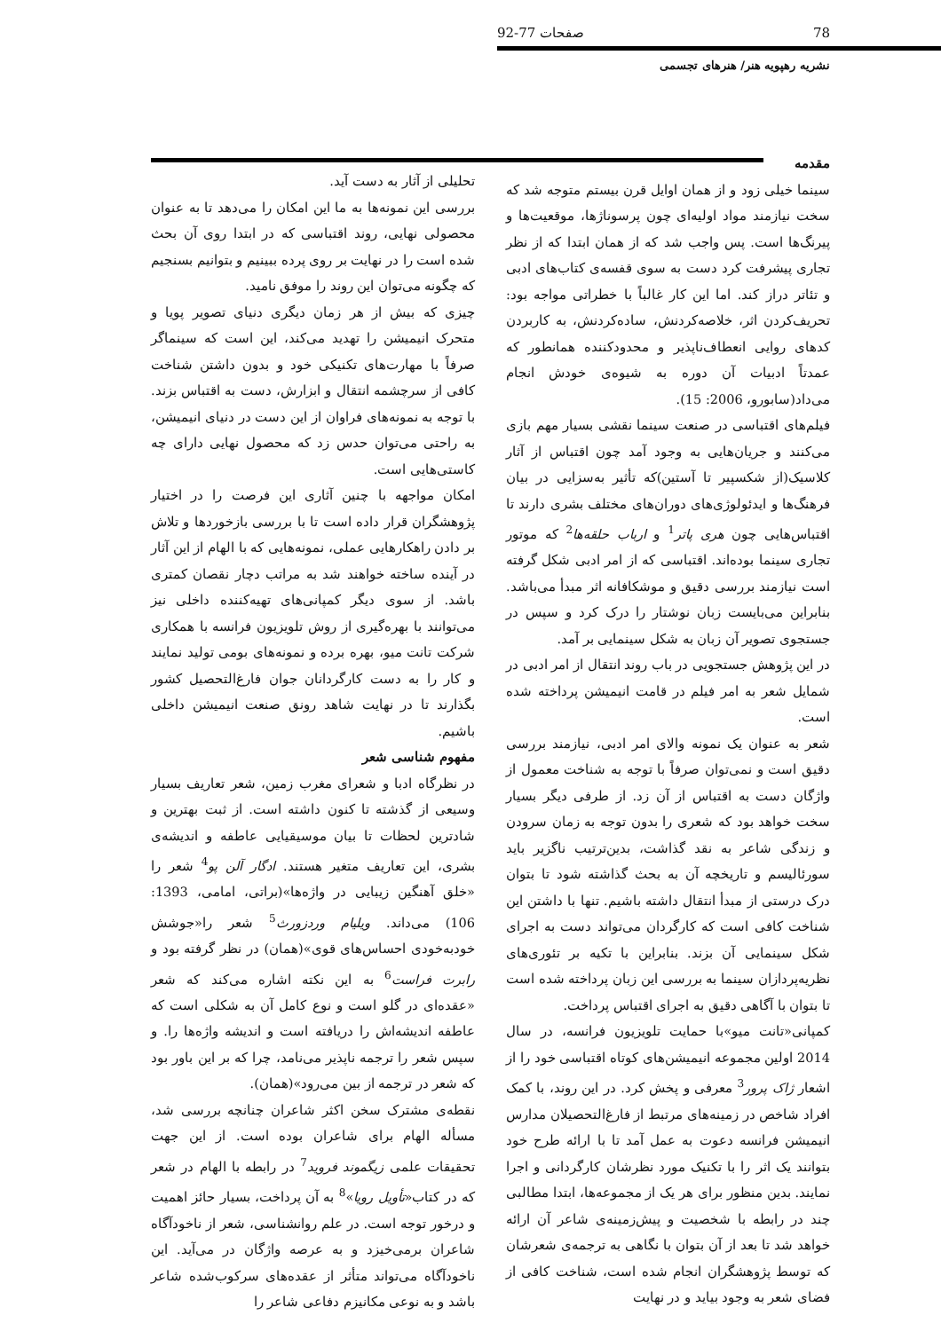78 صفحات 77-92
نشریه رهپویه هنر/ هنرهای تجسمی
مقدمه
سینما خیلی زود و از همان اوایل قرن بیستم متوجه شد که سخت نیازمند مواد اولیه‌ای چون پرسوناژها، موقعیت‌ها و پیرنگ‌ها است. پس واجب شد که از همان ابتدا که از نظر تجاری پیشرفت کرد دست به سوی قفسه‌ی کتاب‌های ادبی و تئاتر دراز کند. اما این کار غالباً با خطراتی مواجه بود: تحریف‌کردن اثر، خلاصه‌کردنش، ساده‌کردنش، به کاربردن کدهای روایی انعطاف‌ناپذیر و محدودکننده همانطور که عمدتاً ادبیات آن دوره به شیوه‌ی خودش انجام می‌داد(سابورو، 2006: 15).
فیلم‌های اقتباسی در صنعت سینما نقشی بسیار مهم بازی می‌کنند و جریان‌هایی به وجود آمد چون اقتباس از آثار کلاسیک(از شکسپیر تا آستین)که تأثیر به‌سزایی در بیان فرهنگ‌ها و ایدئولوژی‌های دوران‌های مختلف بشری دارند تا اقتباس‌هایی چون هری پاتر<sup>1</sup> و ارباب حلقه‌ها<sup>2</sup> که موتور تجاری سینما بوده‌اند. اقتباسی که از امر ادبی شکل گرفته است نیازمند بررسی دقیق و موشکافانه اثر مبدأ می‌باشد. بنابراین می‌بایست زبان نوشتار را درک کرد و سپس در جستجوی تصویر آن زبان به شکل سینمایی بر آمد.
در این پژوهش جستجویی در باب روند انتقال از امر ادبی در شمایل شعر به امر فیلم در قامت انیمیشن پرداخته شده است.
شعر به عنوان یک نمونه والای امر ادبی، نیازمند بررسی دقیق است و نمی‌توان صرفاً با توجه به شناخت معمول از واژگان دست به اقتباس از آن زد. از طرفی دیگر بسیار سخت خواهد بود که شعری را بدون توجه به زمان سرودن و زندگی شاعر به نقد گذاشت، بدین‌ترتیب ناگزیر باید سورئالیسم و تاریخچه آن به بحث گذاشته شود تا بتوان درک درستی از مبدأ انتقال داشته باشیم. تنها با داشتن این شناخت کافی است که کارگردان می‌تواند دست به اجرای شکل سینمایی آن بزند. بنابراین با تکیه بر تئوری‌های نظریه‌پردازان سینما به بررسی این زبان پرداخته شده است تا بتوان با آگاهی دقیق به اجرای اقتباس پرداخت.
کمپانی«تانت میو»با حمایت تلویزیون فرانسه، در سال 2014 اولین مجموعه انیمیشن‌های کوتاه اقتباسی خود را از اشعار ژاک پرور<sup>3</sup> معرفی و پخش کرد. در این روند، با کمک افراد شاخص در زمینه‌های مرتبط از فارغ‌التحصیلان مدارس انیمیشن فرانسه دعوت به عمل آمد تا با ارائه طرح خود بتوانند یک اثر را با تکنیک مورد نظرشان کارگردانی و اجرا نمایند. بدین منظور برای هر یک از مجموعه‌ها، ابتدا مطالبی چند در رابطه با شخصیت و پیش‌زمینه‌ی شاعر آن ارائه خواهد شد تا بعد از آن بتوان با نگاهی به ترجمه‌ی شعرشان که توسط پژوهشگران انجام شده است، شناخت کافی از فضای شعر به وجود بیاید و در نهایت
تحلیلی از آثار به دست آید.
بررسی این نمونه‌ها به ما این امکان را می‌دهد تا به عنوان محصولی نهایی، روند اقتباسی که در ابتدا روی آن بحث شده است را در نهایت بر روی پرده ببینیم و بتوانیم بسنجیم که چگونه می‌توان این روند را موفق نامید.
چیزی که بیش از هر زمان دیگری دنیای تصویر پویا و متحرک انیمیشن را تهدید می‌کند، این است که سینماگر صرفاً با مهارت‌های تکنیکی خود و بدون داشتن شناخت کافی از سرچشمه انتقال و ابزارش، دست به اقتباس بزند. با توجه به نمونه‌های فراوان از این دست در دنیای انیمیشن، به راحتی می‌توان حدس زد که محصول نهایی دارای چه کاستی‌هایی است.
امکان مواجهه با چنین آثاری این فرصت را در اختیار پژوهشگران قرار داده است تا با بررسی بازخوردها و تلاش بر دادن راهکارهایی عملی، نمونه‌هایی که با الهام از این آثار در آینده ساخته خواهند شد به مراتب دچار نقصان کمتری باشد. از سوی دیگر کمپانی‌های تهیه‌کننده داخلی نیز می‌توانند با بهره‌گیری از روش تلویزیون فرانسه با همکاری شرکت تانت میو، بهره برده و نمونه‌های بومی تولید نمایند و کار را به دست کارگردانان جوان فارغ‌التحصیل کشور بگذارند تا در نهایت شاهد رونق صنعت انیمیشن داخلی باشیم.
مفهوم شناسی شعر
در نظرگاه ادبا و شعرای مغرب زمین، شعر تعاریف بسیار وسیعی از گذشته تا کنون داشته است. از ثبت بهترین و شادترین لحظات تا بیان موسیقیایی عاطفه و اندیشه‌ی بشری، این تعاریف متغیر هستند. ادگار آلن پو<sup>4</sup> شعر را «خلق آهنگین زیبایی در واژه‌ها»(براتی، امامی، 1393: 106) می‌داند. ویلیام وردزورث<sup>5</sup> شعر را«جوشش خودبه‌خودی احساس‌های قوی»(همان) در نظر گرفته بود و رابرت فراست<sup>6</sup> به این نکته اشاره می‌کند که شعر «عقده‌ای در گلو است و نوع کامل آن به شکلی است که عاطفه اندیشه‌اش را دریافته است و اندیشه واژه‌ها را. و سپس شعر را ترجمه ناپذیر می‌نامد، چرا که بر این باور بود که شعر در ترجمه از بین می‌رود»(همان).
نقطه‌ی مشترک سخن اکثر شاعران چنانچه بررسی شد، مسأله الهام برای شاعران بوده است. از این جهت تحقیقات علمی زیگموند فروید<sup>7</sup> در رابطه با الهام در شعر که در کتاب«تأویل رویا»<sup>8</sup> به آن پرداخت، بسیار حائز اهمیت و درخور توجه است. در علم روانشناسی، شعر از ناخودآگاه شاعران برمی‌خیزد و به عرصه واژگان در می‌آید. این ناخودآگاه می‌تواند متأثر از عقده‌های سرکوب‌شده شاعر باشد و به نوعی مکانیزم دفاعی شاعر را